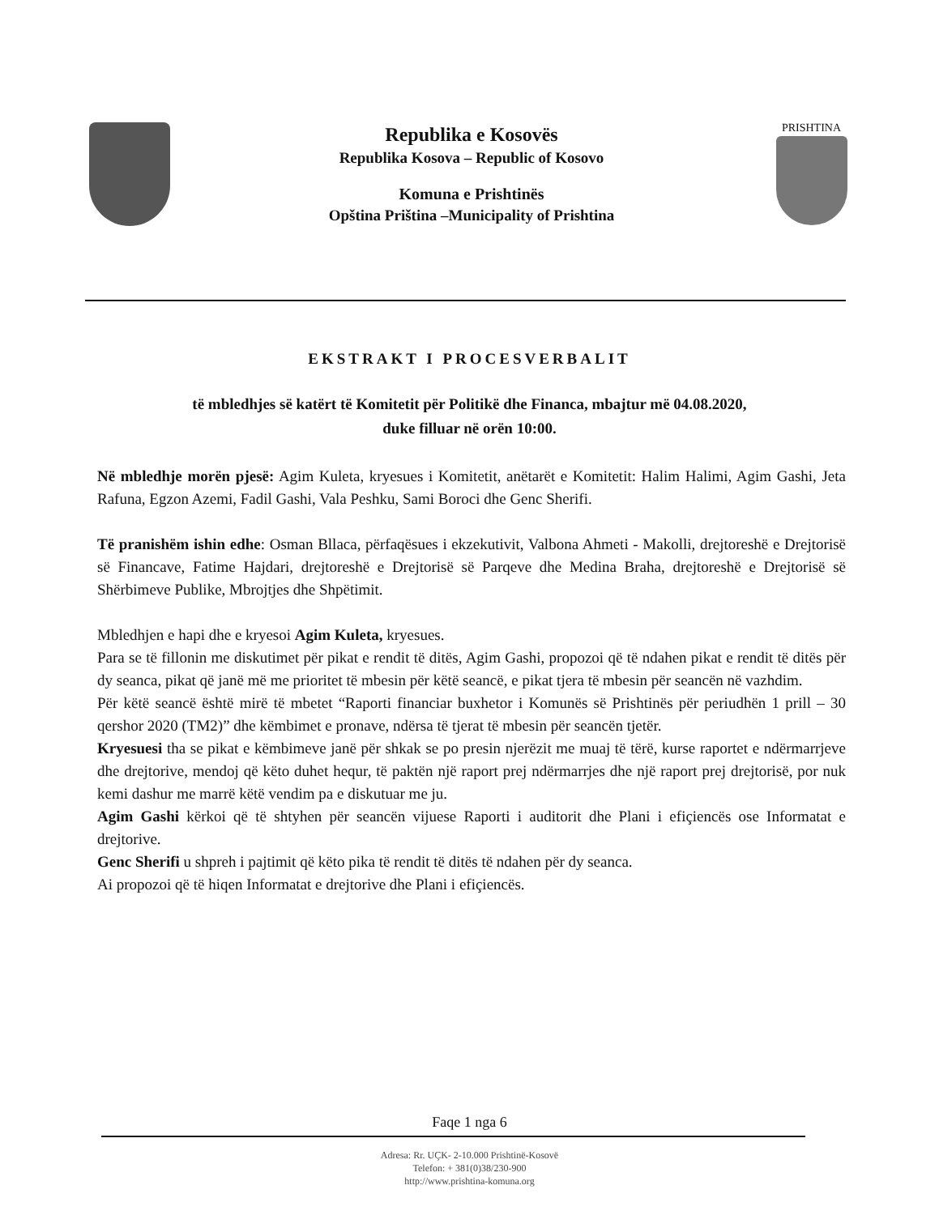Republika e Kosovës
Republika Kosova – Republic of Kosovo
Komuna e Prishtinës
Opština Priština –Municipality of Prishtina
PRISHTINA
EKSTRAKT I PROCESVERBALIT
të mbledhjes së katërt të Komitetit për Politikë dhe Financa, mbajtur më 04.08.2020,
duke filluar në orën 10:00.
Në mbledhje morën pjesë: Agim Kuleta, kryesues i Komitetit, anëtarët e Komitetit: Halim Halimi, Agim Gashi, Jeta Rafuna, Egzon Azemi, Fadil Gashi, Vala Peshku, Sami Boroci dhe Genc Sherifi.
Të pranishëm ishin edhe: Osman Bllaca, përfaqësues i ekzekutivit, Valbona Ahmeti - Makolli, drejtoreshë e Drejtorisë së Financave, Fatime Hajdari, drejtoreshë e Drejtorisë së Parqeve dhe Medina Braha, drejtoreshë e Drejtorisë së Shërbimeve Publike, Mbrojtjes dhe Shpëtimit.
Mbledhjen e hapi dhe e kryesoi Agim Kuleta, kryesues.
Para se të fillonin me diskutimet për pikat e rendit të ditës, Agim Gashi, propozoi që të ndahen pikat e rendit të ditës për dy seanca, pikat që janë më me prioritet të mbesin për këtë seancë, e pikat tjera të mbesin për seancën në vazhdim.
Për këtë seancë është mirë të mbetet “Raporti financiar buxhetor i Komunës së Prishtinës për periudhën 1 prill – 30 qershor 2020 (TM2)” dhe këmbimet e pronave, ndërsa të tjerat të mbesin për seancën tjetër.
Kryesuesi tha se pikat e këmbimeve janë për shkak se po presin njerëzit me muaj të tërë, kurse raportet e ndërmarrjeve dhe drejtorive, mendoj që këto duhet hequr, të paktën një raport prej ndërmarrjes dhe një raport prej drejtorisë, por nuk kemi dashur me marrë këtë vendim pa e diskutuar me ju.
Agim Gashi kërkoi që të shtyhen për seancën vijuese Raporti i auditorit dhe Plani i efiçiencës ose Informatat e drejtorive.
Genc Sherifi u shpreh i pajtimit që këto pika të rendit të ditës të ndahen për dy seanca.
Ai propozoi që të hiqen Informatat e drejtorive dhe Plani i efiçiencës.
Faqe 1 nga 6
Adresa: Rr. UÇK- 2-10.000 Prishtinë-Kosovë
Telefon: + 381(0)38/230-900
http://www.prishtina-komuna.org